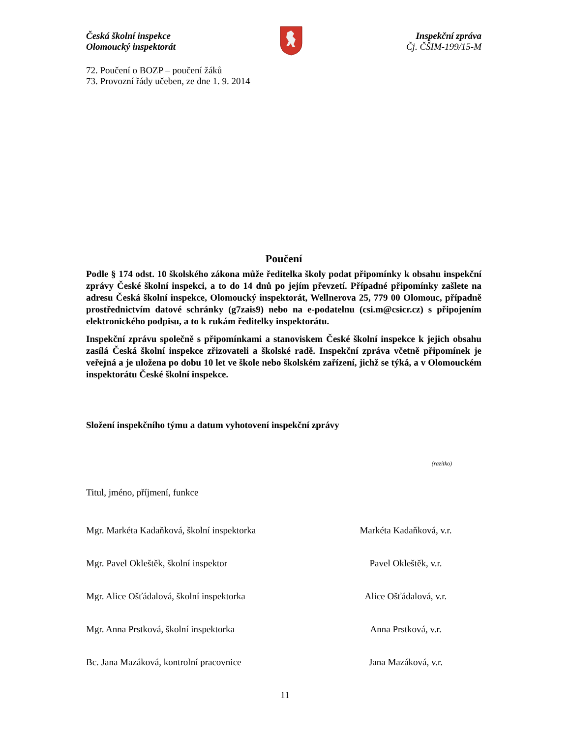Česká školní inspekce
Olomoucký inspektorát
Inspekční zpráva
Čj. ČŠIM-199/15-M
72. Poučení o BOZP – poučení žáků
73. Provozní řády učeben, ze dne 1. 9. 2014
Poučení
Podle § 174 odst. 10 školského zákona může ředitelka školy podat připomínky k obsahu inspekční zprávy České školní inspekci, a to do 14 dnů po jejím převzetí. Případné připomínky zašlete na adresu Česká školní inspekce, Olomoucký inspektorát, Wellnerova 25, 779 00 Olomouc, případně prostřednictvím datové schránky (g7zais9) nebo na e-podatelnu (csi.m@csicr.cz) s připojením elektronického podpisu, a to k rukám ředitelky inspektorátu.
Inspekční zprávu společně s připomínkami a stanoviskem České školní inspekce k jejich obsahu zasílá Česká školní inspekce zřizovateli a školské radě. Inspekční zpráva včetně připomínek je veřejná a je uložena po dobu 10 let ve škole nebo školském zařízení, jichž se týká, a v Olomouckém inspektorátu České školní inspekce.
Složení inspekčního týmu a datum vyhotovení inspekční zprávy
(razítko)
Titul, jméno, příjmení, funkce
Mgr. Markéta Kadaňková, školní inspektorka Markéta Kadaňková, v.r.
Mgr. Pavel Okleštěk, školní inspektor Pavel Okleštěk, v.r.
Mgr. Alice Ošťádalová, školní inspektorka Alice Ošťádalová, v.r.
Mgr. Anna Prstková, školní inspektorka Anna Prstková, v.r.
Bc. Jana Mazáková, kontrolní pracovnice Jana Mazáková, v.r.
11